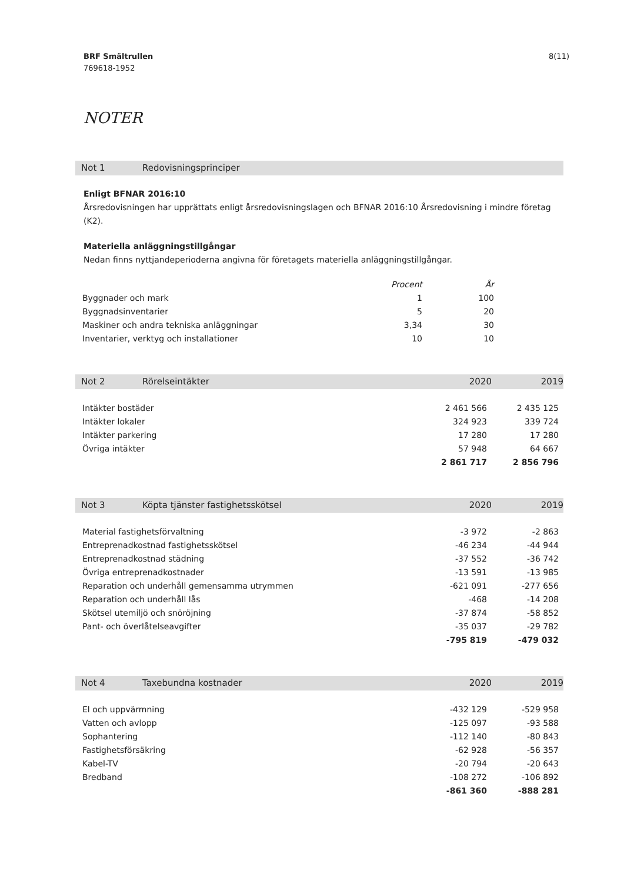8(11) BRF Smältrullen
769618-1952
NOTER
Not 1 Redovisningsprinciper
Enligt BFNAR 2016:10
Årsredovisningen har upprättats enligt årsredovisningslagen och BFNAR 2016:10 Årsredovisning i mindre företag (K2).
Materiella anläggningstillgångar
Nedan finns nyttjandeperioderna angivna för företagets materiella anläggningstillgångar.
| | Procent | År |
| --- | --- | --- |
| Byggnader och mark | 1 | 100 |
| Byggnadsinventarier | 5 | 20 |
| Maskiner och andra tekniska anläggningar | 3,34 | 30 |
| Inventarier, verktyg och installationer | 10 | 10 |
Not 2 Rörelseintäkter 2020 2019
| Intäkter bostäder | 2 461 566 | 2 435 125 |
| Intäkter lokaler | 324 923 | 339 724 |
| Intäkter parkering | 17 280 | 17 280 |
| Övriga intäkter | 57 948 | 64 667 |
| | 2 861 717 | 2 856 796 |
Not 3 Köpta tjänster fastighetsskötsel 2020 2019
| Material fastighetsförvaltning | -3 972 | -2 863 |
| Entreprenadkostnad fastighetsskötsel | -46 234 | -44 944 |
| Entreprenadkostnad städning | -37 552 | -36 742 |
| Övriga entreprenadkostnader | -13 591 | -13 985 |
| Reparation och underhåll gemensamma utrymmen | -621 091 | -277 656 |
| Reparation och underhåll lås | -468 | -14 208 |
| Skötsel utemiljö och snöröjning | -37 874 | -58 852 |
| Pant- och överlåtelseavgifter | -35 037 | -29 782 |
| | -795 819 | -479 032 |
Not 4 Taxebundna kostnader 2020 2019
| El och uppvärmning | -432 129 | -529 958 |
| Vatten och avlopp | -125 097 | -93 588 |
| Sophantering | -112 140 | -80 843 |
| Fastighetsförsäkring | -62 928 | -56 357 |
| Kabel-TV | -20 794 | -20 643 |
| Bredband | -108 272 | -106 892 |
| | -861 360 | -888 281 |